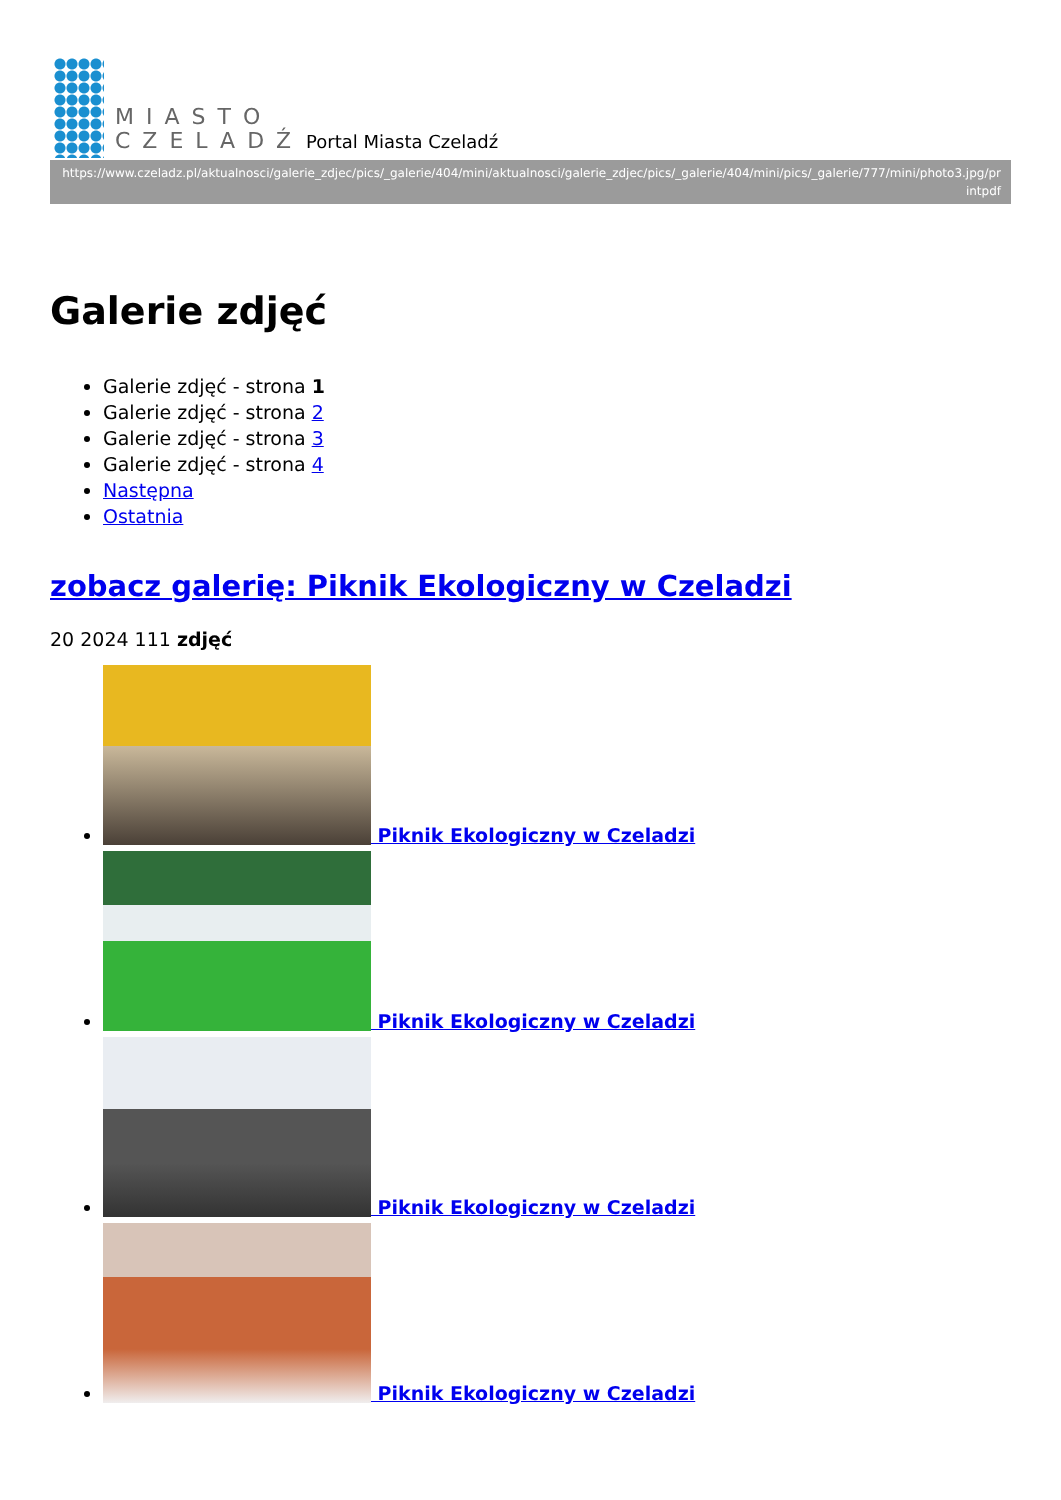MIASTO
CZELADŹ
Portal Miasta Czeladź
https://www.czeladz.pl/aktualnosci/galerie_zdjec/pics/_galerie/404/mini/aktualnosci/galerie_zdjec/pics/_galerie/404/mini/pics/_galerie/777/mini/photo3.jpg/printpdf
Galerie zdjęć
Galerie zdjęć - strona 1
Galerie zdjęć - strona 2
Galerie zdjęć - strona 3
Galerie zdjęć - strona 4
Następna
Ostatnia
zobacz galerię: Piknik Ekologiczny w Czeladzi
20 2024 111 zdjęć
Piknik Ekologiczny w Czeladzi
Piknik Ekologiczny w Czeladzi
Piknik Ekologiczny w Czeladzi
Piknik Ekologiczny w Czeladzi